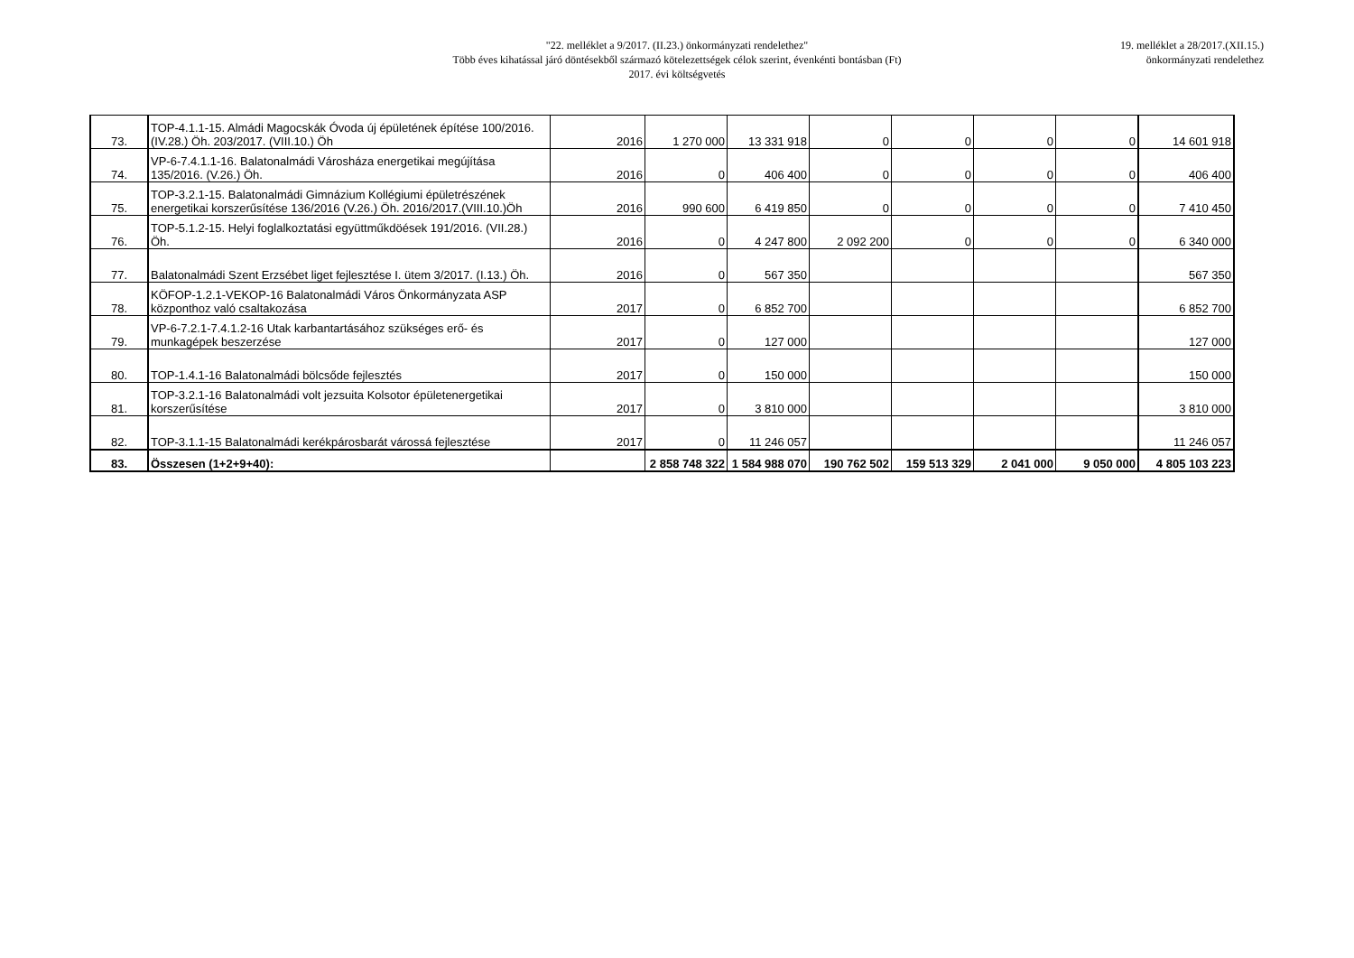"22. melléklet a 9/2017. (II.23.) önkormányzati rendelethez"
Több éves kihatással járó döntésekből származó kötelezettségek célok szerint, évenkénti bontásban (Ft)
2017. évi költségvetés
19. melléklet a 28/2017.(XII.15.)
önkormányzati rendelethez
| 73. | TOP-4.1.1-15. Almádi Magocskák Óvoda új épületének építése 100/2016. (IV.28.) Öh. 203/2017. (VIII.10.) Öh | 2016 | 1 270 000 | 13 331 918 | 0 | 0 | 0 | 0 | 14 601 918 |
| 74. | VP-6-7.4.1.1-16. Balatonalmádi Városháza energetikai megújítása 135/2016. (V.26.) Öh. | 2016 | 0 | 406 400 | 0 | 0 | 0 | 0 | 406 400 |
| 75. | TOP-3.2.1-15. Balatonalmádi Gimnázium Kollégiumi épületrészének energetikai korszerűsítése 136/2016 (V.26.) Öh. 2016/2017.(VIII.10.)Öh | 2016 | 990 600 | 6 419 850 | 0 | 0 | 0 | 0 | 7 410 450 |
| 76. | TOP-5.1.2-15. Helyi foglalkoztatási együttműkdöések 191/2016. (VII.28.) Öh. | 2016 | 0 | 4 247 800 | 2 092 200 | 0 | 0 | 0 | 6 340 000 |
| 77. | Balatonalmádi Szent Erzsébet liget fejlesztése I. ütem 3/2017. (I.13.) Öh. | 2016 | 0 | 567 350 | | | | | 567 350 |
| 78. | KÖFOP-1.2.1-VEKOP-16 Balatonalmádi Város Önkormányzata ASP központhoz való csaltakozása | 2017 | 0 | 6 852 700 | | | | | 6 852 700 |
| 79. | VP-6-7.2.1-7.4.1.2-16 Utak karbantartásához szükséges erő- és munkagépek beszerzése | 2017 | 0 | 127 000 | | | | | 127 000 |
| 80. | TOP-1.4.1-16 Balatonalmádi bölcsőde fejlesztés | 2017 | 0 | 150 000 | | | | | 150 000 |
| 81. | TOP-3.2.1-16 Balatonalmádi volt jezsuita Kolsotor épületenergetikai korszerűsítése | 2017 | 0 | 3 810 000 | | | | | 3 810 000 |
| 82. | TOP-3.1.1-15 Balatonalmádi kerékpárosbarát várossá fejlesztése | 2017 | 0 | 11 246 057 | | | | | 11 246 057 |
| 83. | Összesen (1+2+9+40): | | 2 858 748 322 | 1 584 988 070 | 190 762 502 | 159 513 329 | 2 041 000 | 9 050 000 | 4 805 103 223 |